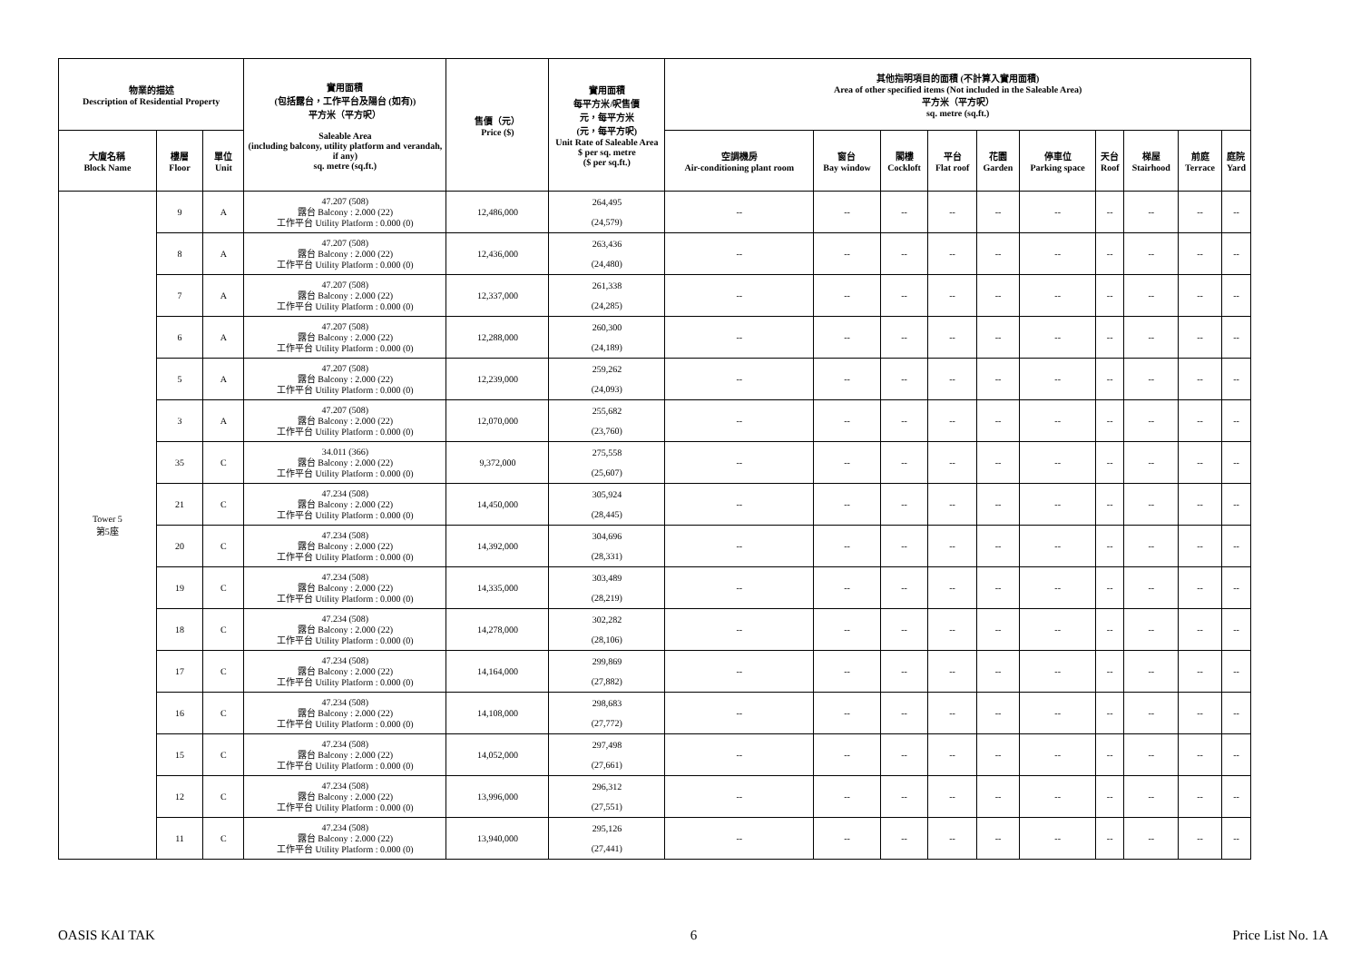| 物業的描述 Description of Residential Property | | | 實用面積 (包括露台，工作平台及陽台 (如有)) 平方米（平方呎） Saleable Area (including balcony, utility platform and verandah, if any) sq. metre (sq.ft.) | 售價（元） Price ($) | 實用面積 每平方米/呎售價 元，每平方米 (元，每平方呎) Unit Rate of Saleable Area $ per sq. metre ($ per sq.ft.) | 其他指明項目的面積 (不計算入實用面積) Area of other specified items (Not included in the Saleable Area) 平方米（平方呎） sq. metre (sq.ft.) | | | | | | | | | |
| --- | --- | --- | --- | --- | --- | --- | --- | --- | --- | --- | --- | --- | --- | --- | --- |
| 大廈名稱 Block Name | 樓層 Floor | 單位 Unit | | | | 空調機房 Air-conditioning plant room | 窗台 Bay window | 閣樓 Cockloft | 平台 Flat roof | 花園 Garden | 停車位 Parking space | 天台 Roof | 梯屋 Stairhood | 前庭 Terrace | 庭院 Yard |
| Tower 5 第5座 | 9 | A | 47.207 (508) 露台 Balcony : 2.000 (22) 工作平台 Utility Platform : 0.000 (0) | 12,486,000 | 264,495 (24,579) | -- | -- | -- | -- | -- | -- | -- | -- | -- | -- |
| | 8 | A | 47.207 (508) 露台 Balcony : 2.000 (22) 工作平台 Utility Platform : 0.000 (0) | 12,436,000 | 263,436 (24,480) | -- | -- | -- | -- | -- | -- | -- | -- | -- | -- |
| | 7 | A | 47.207 (508) 露台 Balcony : 2.000 (22) 工作平台 Utility Platform : 0.000 (0) | 12,337,000 | 261,338 (24,285) | -- | -- | -- | -- | -- | -- | -- | -- | -- | -- |
| | 6 | A | 47.207 (508) 露台 Balcony : 2.000 (22) 工作平台 Utility Platform : 0.000 (0) | 12,288,000 | 260,300 (24,189) | -- | -- | -- | -- | -- | -- | -- | -- | -- | -- |
| | 5 | A | 47.207 (508) 露台 Balcony : 2.000 (22) 工作平台 Utility Platform : 0.000 (0) | 12,239,000 | 259,262 (24,093) | -- | -- | -- | -- | -- | -- | -- | -- | -- | -- |
| | 3 | A | 47.207 (508) 露台 Balcony : 2.000 (22) 工作平台 Utility Platform : 0.000 (0) | 12,070,000 | 255,682 (23,760) | -- | -- | -- | -- | -- | -- | -- | -- | -- | -- |
| | 35 | C | 34.011 (366) 露台 Balcony : 2.000 (22) 工作平台 Utility Platform : 0.000 (0) | 9,372,000 | 275,558 (25,607) | -- | -- | -- | -- | -- | -- | -- | -- | -- | -- |
| | 21 | C | 47.234 (508) 露台 Balcony : 2.000 (22) 工作平台 Utility Platform : 0.000 (0) | 14,450,000 | 305,924 (28,445) | -- | -- | -- | -- | -- | -- | -- | -- | -- | -- |
| | 20 | C | 47.234 (508) 露台 Balcony : 2.000 (22) 工作平台 Utility Platform : 0.000 (0) | 14,392,000 | 304,696 (28,331) | -- | -- | -- | -- | -- | -- | -- | -- | -- | -- |
| | 19 | C | 47.234 (508) 露台 Balcony : 2.000 (22) 工作平台 Utility Platform : 0.000 (0) | 14,335,000 | 303,489 (28,219) | -- | -- | -- | -- | -- | -- | -- | -- | -- | -- |
| | 18 | C | 47.234 (508) 露台 Balcony : 2.000 (22) 工作平台 Utility Platform : 0.000 (0) | 14,278,000 | 302,282 (28,106) | -- | -- | -- | -- | -- | -- | -- | -- | -- | -- |
| | 17 | C | 47.234 (508) 露台 Balcony : 2.000 (22) 工作平台 Utility Platform : 0.000 (0) | 14,164,000 | 299,869 (27,882) | -- | -- | -- | -- | -- | -- | -- | -- | -- | -- |
| | 16 | C | 47.234 (508) 露台 Balcony : 2.000 (22) 工作平台 Utility Platform : 0.000 (0) | 14,108,000 | 298,683 (27,772) | -- | -- | -- | -- | -- | -- | -- | -- | -- | -- |
| | 15 | C | 47.234 (508) 露台 Balcony : 2.000 (22) 工作平台 Utility Platform : 0.000 (0) | 14,052,000 | 297,498 (27,661) | -- | -- | -- | -- | -- | -- | -- | -- | -- | -- |
| | 12 | C | 47.234 (508) 露台 Balcony : 2.000 (22) 工作平台 Utility Platform : 0.000 (0) | 13,996,000 | 296,312 (27,551) | -- | -- | -- | -- | -- | -- | -- | -- | -- | -- |
| | 11 | C | 47.234 (508) 露台 Balcony : 2.000 (22) 工作平台 Utility Platform : 0.000 (0) | 13,940,000 | 295,126 (27,441) | -- | -- | -- | -- | -- | -- | -- | -- | -- | -- |
OASIS KAI TAK 6 Price List No. 1A